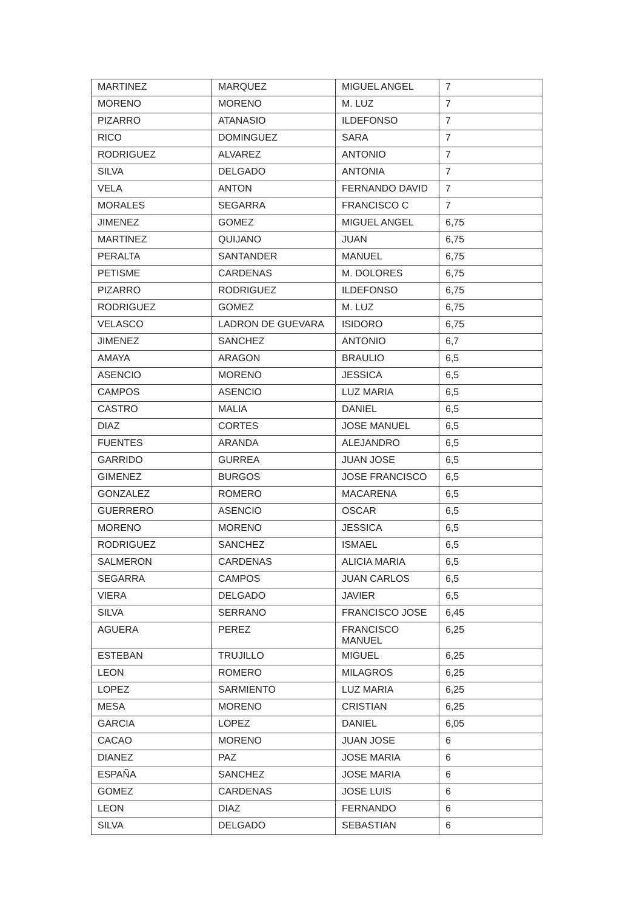| MARTINEZ | MARQUEZ | MIGUEL ANGEL | 7 |
| MORENO | MORENO | M. LUZ | 7 |
| PIZARRO | ATANASIO | ILDEFONSO | 7 |
| RICO | DOMINGUEZ | SARA | 7 |
| RODRIGUEZ | ALVAREZ | ANTONIO | 7 |
| SILVA | DELGADO | ANTONIA | 7 |
| VELA | ANTON | FERNANDO DAVID | 7 |
| MORALES | SEGARRA | FRANCISCO C | 7 |
| JIMENEZ | GOMEZ | MIGUEL ANGEL | 6,75 |
| MARTINEZ | QUIJANO | JUAN | 6,75 |
| PERALTA | SANTANDER | MANUEL | 6,75 |
| PETISME | CARDENAS | M. DOLORES | 6,75 |
| PIZARRO | RODRIGUEZ | ILDEFONSO | 6,75 |
| RODRIGUEZ | GOMEZ | M. LUZ | 6,75 |
| VELASCO | LADRON DE GUEVARA | ISIDORO | 6,75 |
| JIMENEZ | SANCHEZ | ANTONIO | 6,7 |
| AMAYA | ARAGON | BRAULIO | 6,5 |
| ASENCIO | MORENO | JESSICA | 6,5 |
| CAMPOS | ASENCIO | LUZ MARIA | 6,5 |
| CASTRO | MALIA | DANIEL | 6,5 |
| DIAZ | CORTES | JOSE MANUEL | 6,5 |
| FUENTES | ARANDA | ALEJANDRO | 6,5 |
| GARRIDO | GURREA | JUAN JOSE | 6,5 |
| GIMENEZ | BURGOS | JOSE FRANCISCO | 6,5 |
| GONZALEZ | ROMERO | MACARENA | 6,5 |
| GUERRERO | ASENCIO | OSCAR | 6,5 |
| MORENO | MORENO | JESSICA | 6,5 |
| RODRIGUEZ | SANCHEZ | ISMAEL | 6,5 |
| SALMERON | CARDENAS | ALICIA MARIA | 6,5 |
| SEGARRA | CAMPOS | JUAN CARLOS | 6,5 |
| VIERA | DELGADO | JAVIER | 6,5 |
| SILVA | SERRANO | FRANCISCO JOSE | 6,45 |
| AGUERA | PEREZ | FRANCISCO MANUEL | 6,25 |
| ESTEBAN | TRUJILLO | MIGUEL | 6,25 |
| LEON | ROMERO | MILAGROS | 6,25 |
| LOPEZ | SARMIENTO | LUZ MARIA | 6,25 |
| MESA | MORENO | CRISTIAN | 6,25 |
| GARCIA | LOPEZ | DANIEL | 6,05 |
| CACAO | MORENO | JUAN JOSE | 6 |
| DIANEZ | PAZ | JOSE MARIA | 6 |
| ESPAÑA | SANCHEZ | JOSE MARIA | 6 |
| GOMEZ | CARDENAS | JOSE LUIS | 6 |
| LEON | DIAZ | FERNANDO | 6 |
| SILVA | DELGADO | SEBASTIAN | 6 |